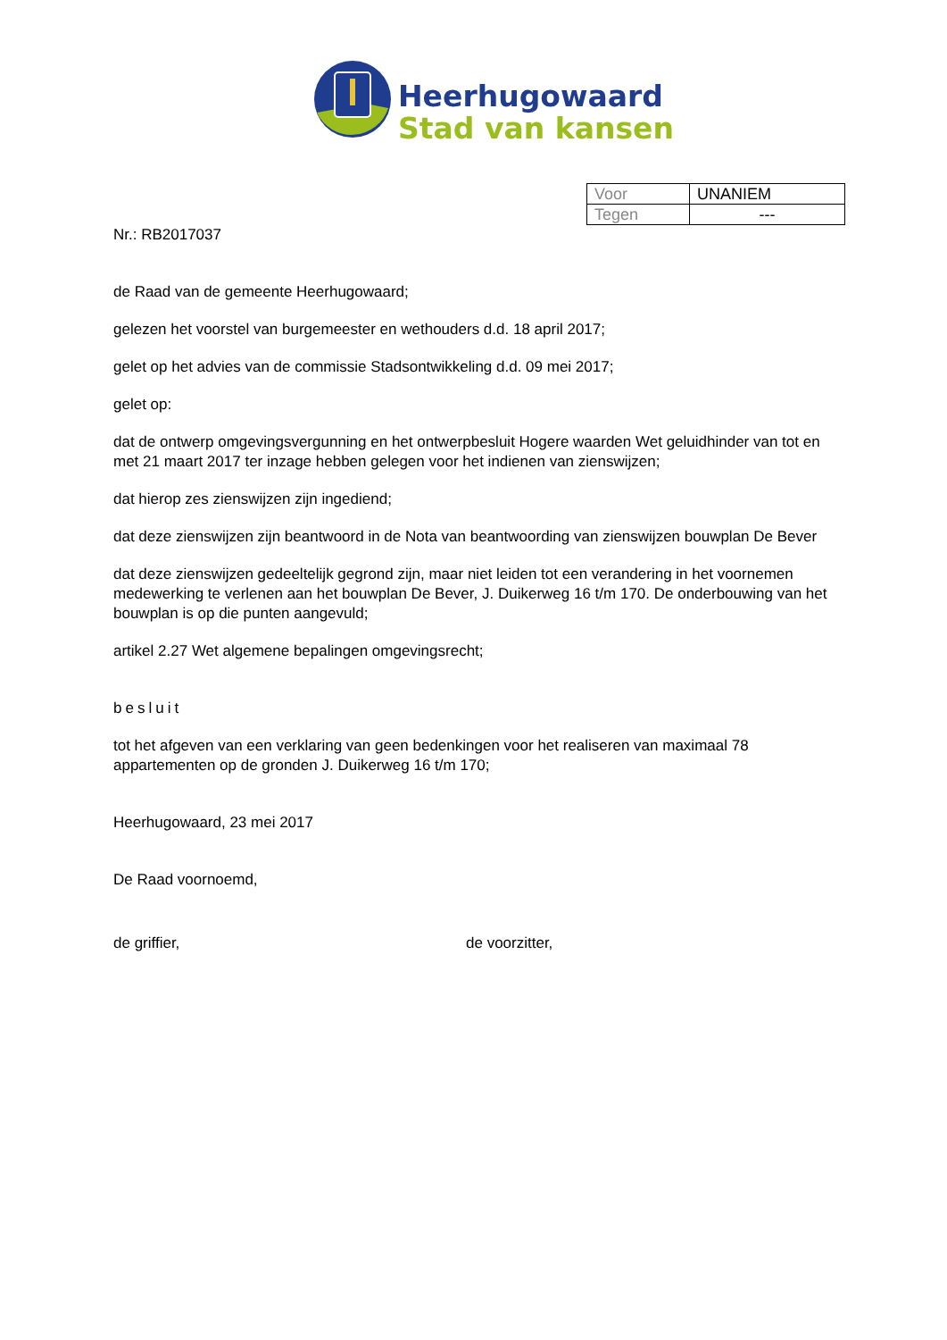Heerhugowaard
Stad van kansen
| Voor | UNANIEM |
| Tegen | --- |
Nr.: RB2017037
de Raad van de gemeente Heerhugowaard;
gelezen het voorstel van burgemeester en wethouders d.d. 18 april 2017;
gelet op het advies van de commissie Stadsontwikkeling d.d. 09 mei 2017;
gelet op:
dat de ontwerp omgevingsvergunning en het ontwerpbesluit Hogere waarden Wet geluidhinder van tot en met 21 maart 2017 ter inzage hebben gelegen voor het indienen van zienswijzen;
dat hierop zes zienswijzen zijn ingediend;
dat deze zienswijzen zijn beantwoord in de Nota van beantwoording van zienswijzen bouwplan De Bever
dat deze zienswijzen gedeeltelijk gegrond zijn, maar niet leiden tot een verandering in het voornemen medewerking te verlenen aan het bouwplan De Bever, J. Duikerweg 16 t/m 170. De onderbouwing van het bouwplan is op die punten aangevuld;
artikel 2.27 Wet algemene bepalingen omgevingsrecht;
besluit
tot het afgeven van een verklaring van geen bedenkingen voor het realiseren van maximaal 78 appartementen op de gronden J. Duikerweg 16 t/m 170;
Heerhugowaard, 23 mei 2017
De Raad voornoemd,
de griffier, de voorzitter,